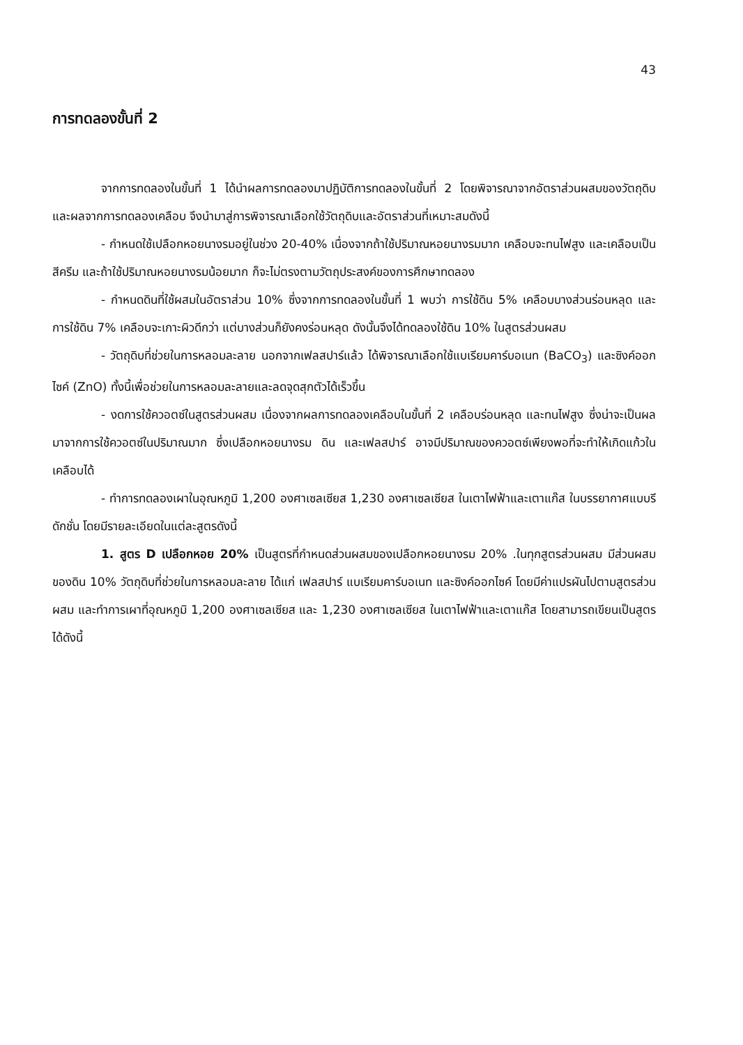43
การทดลองขั้นที่ 2
จากการทดลองในขั้นที่ 1 ได้นำผลการทดลองมาปฏิบัติการทดลองในขั้นที่ 2 โดยพิจารณาจากอัตราส่วนผสมของวัตถุดิบและผลจากการทดลองเคลือบ จึงนำมาสู่การพิจารณาเลือกใช้วัตถุดิบและอัตราส่วนที่เหมาะสมดังนี้
- กำหนดใช้เปลือกหอยนางรมอยู่ในช่วง 20-40% เนื่องจากถ้าใช้ปริมาณหอยนางรมมาก เคลือบจะทนไฟสูง และเคลือบเป็นสีครีม และถ้าใช้ปริมาณหอยนางรมน้อยมาก ก็จะไม่ตรงตามวัตถุประสงค์ของการศึกษาทดลอง
- กำหนดดินที่ใช้ผสมในอัตราส่วน 10% ซึ่งจากการทดลองในขั้นที่ 1 พบว่า การใช้ดิน 5% เคลือบบางส่วนร่อนหลุด และการใช้ดิน 7% เคลือบจะเกาะผิวดีกว่า แต่บางส่วนก็ยังคงร่อนหลุด ดังนั้นจึงได้ทดลองใช้ดิน 10% ในสูตรส่วนผสม
- วัตถุดิบที่ช่วยในการหลอมละลาย นอกจากเฟลสปาร์แล้ว ได้พิจารณาเลือกใช้แบเรียมคาร์บอเนท (BaCO<sub>3</sub>) และซิงค์ออกไซค์ (ZnO) ทั้งนี้เพื่อช่วยในการหลอมละลายและลดจุดสุกตัวได้เร็วขึ้น
- งดการใช้ควอตซ์ในสูตรส่วนผสม เนื่องจากผลการทดลองเคลือบในขั้นที่ 2 เคลือบร่อนหลุด และทนไฟสูง ซึ่งน่าจะเป็นผลมาจากการใช้ควอตซ์ในปริมาณมาก ซึ่งเปลือกหอยนางรม ดิน และเฟลสปาร์ อาจมีปริมาณของควอตซ์เพียงพอที่จะทำให้เกิดแก้วในเคลือบได้
- ทำการทดลองเผาในอุณหภูมิ 1,200 องศาเซลเซียส 1,230 องศาเซลเซียส ในเตาไฟฟ้าและเตาแก๊ส ในบรรยากาศแบบรีดักชั่น โดยมีรายละเอียดในแต่ละสูตรดังนี้
1. สูตร D เปลือกหอย 20% เป็นสูตรที่กำหนดส่วนผสมของเปลือกหอยนางรม 20% .ในทุกสูตรส่วนผสม มีส่วนผสมของดิน 10% วัตถุดิบที่ช่วยในการหลอมละลาย ได้แก่ เฟลสปาร์ แบเรียมคาร์บอเนท และซิงค์ออกไซค์ โดยมีค่าแปรผันไปตามสูตรส่วนผสม และทำการเผาที่อุณหภูมิ 1,200 องศาเซลเซียส และ 1,230 องศาเซลเซียส ในเตาไฟฟ้าและเตาแก๊ส โดยสามารถเขียนเป็นสูตรได้ดังนี้